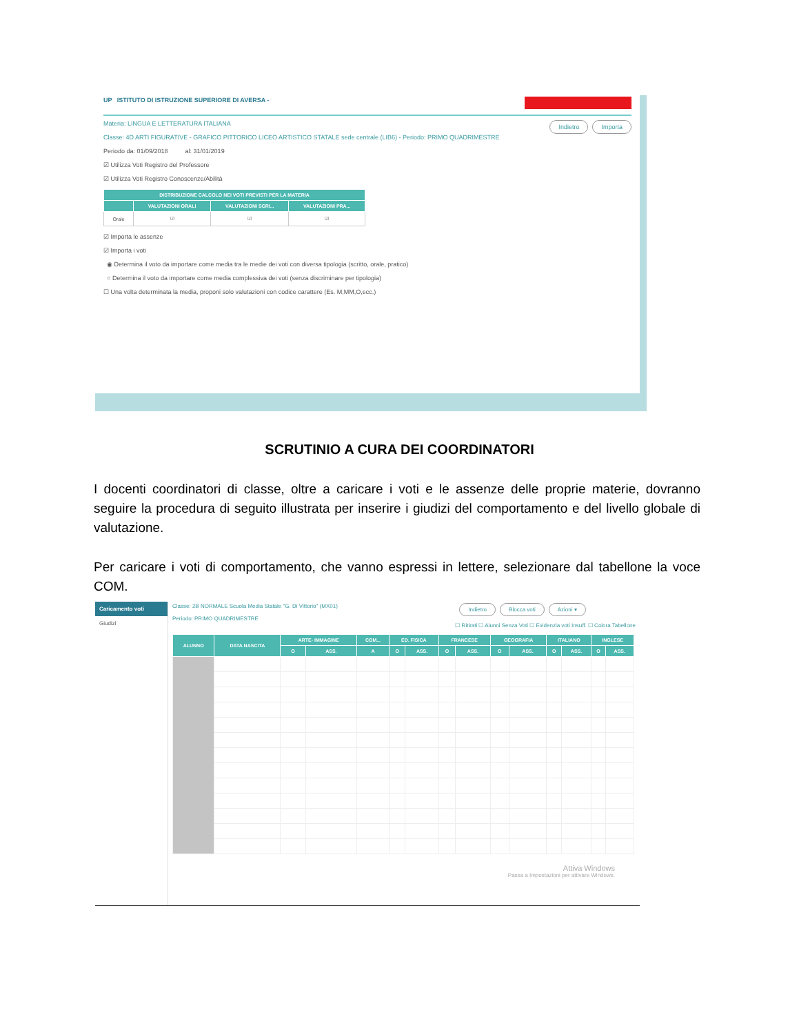UP ISTITUTO DI ISTRUZIONE SUPERIORE DI AVERSA -
Materia: LINGUA E LETTERATURA ITALIANA
Classe: 4D ARTI FIGURATIVE - GRAFICO PITTORICO LICEO ARTISTICO STATALE sede centrale (LIB6) - Periodo: PRIMO QUADRIMESTRE
Indietro Importa
Periodo da: 01/09/2018 al: 31/01/2019
☑ Utilizza Voti Registro del Professore
☑ Utilizza Voti Registro Conoscenze/Abilità
| DISTRIBUZIONE CALCOLO NEI VOTI PREVISTI PER LA MATERIA | | | |
| --- | --- | --- | --- |
| | VALUTAZIONI ORALI | VALUTAZIONI SCRI... | VALUTAZIONI PRA... |
| Orale | ☑ | ☑ | ☑ |
☑ Importa le assenze
☑ Importa i voti
◉ Determina il voto da importare come media tra le medie dei voti con diversa tipologia (scritto, orale, pratico)
○ Determina il voto da importare come media complessiva dei voti (senza discriminare per tipologia)
☐ Una volta determinata la media, proponi solo valutazioni con codice carattere (Es. M,MM,O,ecc.)
SCRUTINIO A CURA DEI COORDINATORI
I docenti coordinatori di classe, oltre a caricare i voti e le assenze delle proprie materie, dovranno seguire la procedura di seguito illustrata per inserire i giudizi del comportamento e del livello globale di valutazione.
Per caricare i voti di comportamento, che vanno espressi in lettere, selezionare dal tabellone la voce COM.
Caricamento voti
Giudizi
Classe: 2B NORMALE Scuola Media Statale "G. Di Vittorio" (MX01)
Periodo: PRIMO QUADRIMESTRE
Indietro Blocca voti Azioni ▾
☐ Ritirati ☐ Alunni Senza Voti ☐ Evidenzia voti Insuff. ☐ Colora Tabellone
| ALUNNO | DATA NASCITA | ARTE- IMMAGINE | | COM... | ED. FISICA | | FRANCESE | | GEOGRAFIA | | ITALIANO | | INGLESE | |
| --- | --- | --- | --- | --- | --- | --- | --- | --- | --- | --- | --- | --- | --- | --- |
| | | O | ASS. | A | O | ASS. | O | ASS. | O | ASS. | O | ASS. | O | ASS. |
Attiva Windows
Passa a Impostazioni per attivare Windows.